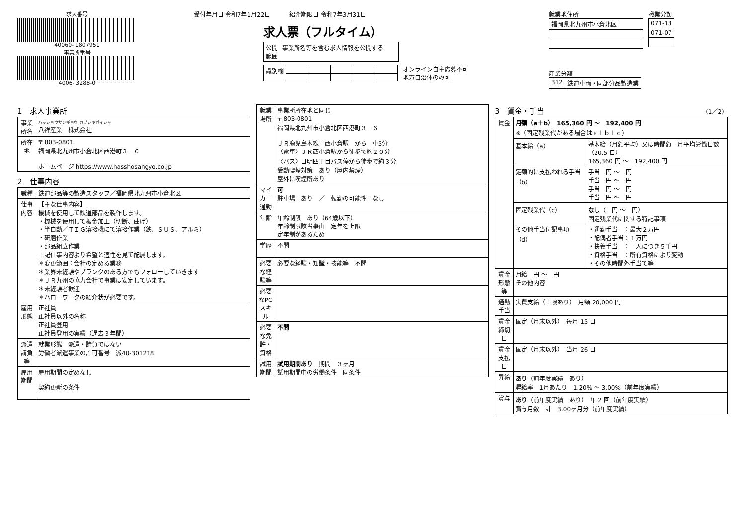求人番号
40060- 1807951
事業所番号
4006- 3288-0
受付年月日 令和7年1月22日 紹介期限日 令和7年3月31日
求人票（フルタイム）
| 公開 範囲 | 事業所名等を含む求人情報を公開する |
| 識別欄 | | | | | |
オンライン自主応募不可
地方自治体のみ可
就業地住所
| 福岡県北九州市小倉北区 |
職業分類
| 071-13 |
| 071-07 |
産業分類
| 312 | 鉄道車両・同部分品製造業 |
1　求人事業所
| 事業所名 | ハッショウサンギョウ カブシキガイシャ 八祥産業 株式会社 |
| 所在地 | 〒 803-0801 福岡県北九州市小倉北区西港町３－６ ホームページ https://www.hasshosangyo.co.jp |
2　仕事内容
| 職種 | 鉄道部品等の製造スタッフ／福岡県北九州市小倉北区 |
| 仕事内容 | 【主な仕事内容】 機械を使用して鉄道部品を製作します。 ・機械を使用して板金加工（切断、曲げ） ・半自動／ＴＩＧ溶接機にて溶接作業（鉄、ＳＵＳ、アルミ） ・研磨作業 ・部品組立作業 上記仕事内容より希望と適性を見て配属します。 ＊変更範囲：会社の定める業務 ＊業界未経験やブランクのある方でもフォローしていきます ＊ＪＲ九州の協力会社で事業は安定しています。 ＊未経験者歓迎 ＊ハローワークの紹介状が必要です。 |
| 雇用形態 | 正社員 正社員以外の名称 正社員登用 正社員登用の実績（過去３年間） |
| 派遣請負等 | 就業形態 派遣・請負ではない 労働者派遣事業の許可番号 派40-301218 |
| 雇用期間 | 雇用期間の定めなし 契約更新の条件 |
| 就業場所 | 事業所所在地と同じ 〒 803-0801 福岡県北九州市小倉北区西港町３－６ ＪＲ鹿児島本線 西小倉駅 から 車5分 〈電車〉ＪＲ西小倉駅から徒歩で約２０分 〈バス〉日明四丁目バス停から徒歩で約３分 受動喫煙対策 あり（屋内禁煙） 屋外に喫煙所あり |
| マイカー通勤 | 可 駐車場 あり ／ 転勤の可能性 なし |
| 年齢 | 年齢制限 あり（64歳以下） 年齢制限該当事由 定年を上限 定年制があるため |
| 学歴 | 不問 |
| 必要な経験等 | 必要な経験・知識・技能等 不問 |
| 必要なPCスキル | |
| 必要な免許・資格 | 不問 |
| 試用期間 | 試用期間あり 期間 ３ヶ月 試用期間中の労働条件 同条件 |
3　賃金・手当 （1／2）
| 賃金 | 月額（a＋b） 165,360 円 ～ 192,400 円 ※（固定残業代がある場合はａ＋ｂ＋ｃ） | |
| | 基本給（a） | 基本給（月額平均）又は時間額 月平均労働日数（20.5 日） 165,360 円 ～ 192,400 円 |
| | 定額的に支払われる手当（b） | 手当 円 ～ 円 手当 円 ～ 円 手当 円 ～ 円 手当 円 ～ 円 |
| | 固定残業代（c） | なし （ 円 ～ 円） 固定残業代に関する特記事項 |
| | その他手当付記事項（d） | ・通勤手当 ：最大２万円 ・配偶者手当：１万円 ・扶養手当 ：一人につき５千円 ・資格手当 ：所有資格により変動 ・その他時間外手当て等 |
| 賃金形態等 | 月給 円 ～ 円 その他内容 | |
| 通勤手当 | 実費支給（上限あり） 月額 20,000 円 | |
| 賃金締切日 | 固定（月末以外） 毎月 15 日 | |
| 賃金支払日 | 固定（月末以外） 当月 26 日 | |
| 昇給 | あり （前年度実績 あり） 昇給率 1月あたり 1.20% ～ 3.00%（前年度実績） | |
| 賞与 | あり （前年度実績 あり） 年 2 回（前年度実績） 賞与月数 計 3.00ヶ月分（前年度実績） | |